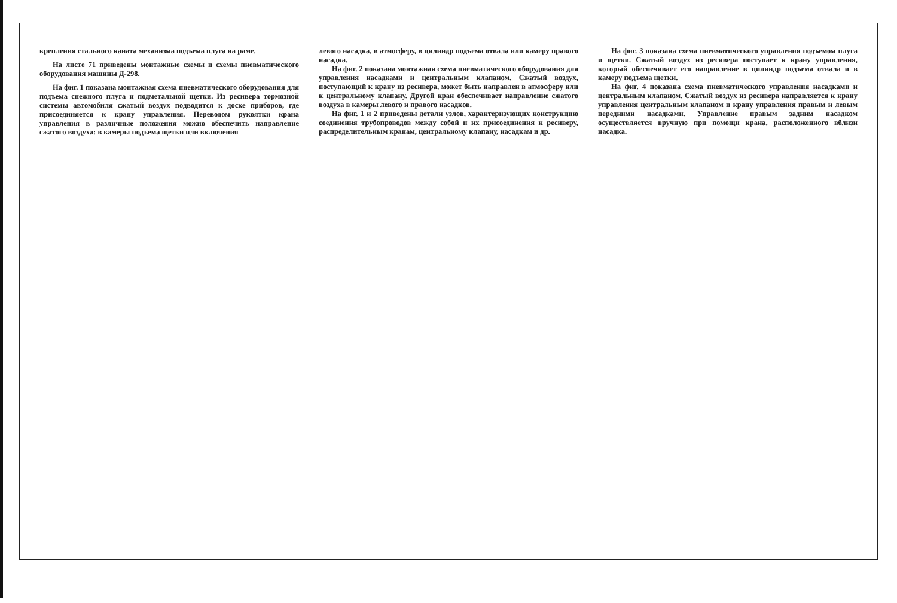крепления стального каната механизма подъема плуга на раме.
На листе 71 приведены монтажные схемы и схемы пневматического оборудования машины Д-298.
На фиг. 1 показана монтажная схема пневматического оборудования для подъема снежного плуга и подметальной щетки. Из ресивера тормозной системы автомобиля сжатый воздух подводится к доске приборов, где присоединяется к крану управления. Переводом рукоятки крана управления в различные положения можно обеспечить направление сжатого воздуха: в камеры подъема щетки или включения
левого насадка, в атмосферу, в цилиндр подъема отвала или камеру правого насадка.
На фиг. 2 показана монтажная схема пневматического оборудования для управления насадками и центральным клапаном. Сжатый воздух, поступающий к крану из ресивера, может быть направлен в атмосферу или к центральному клапану. Другой кран обеспечивает направление сжатого воздуха в камеры левого и правого насадков.
На фиг. 1 и 2 приведены детали узлов, характеризующих конструкцию соединения трубопроводов между собой и их присоединения к ресиверу, распределительным кранам, центральному клапану, насадкам и др.
На фиг. 3 показана схема пневматического управления подъемом плуга и щетки. Сжатый воздух из ресивера поступает к крану управления, который обеспечивает его направление в цилиндр подъема отвала и в камеру подъема щетки.
На фиг. 4 показана схема пневматического управления насадками и центральным клапаном. Сжатый воздух из ресивера направляется к крану управления центральным клапаном и крану управления правым и левым передними насадками. Управление правым задним насадком осуществляется вручную при помощи крана, расположенного вблизи насадка.